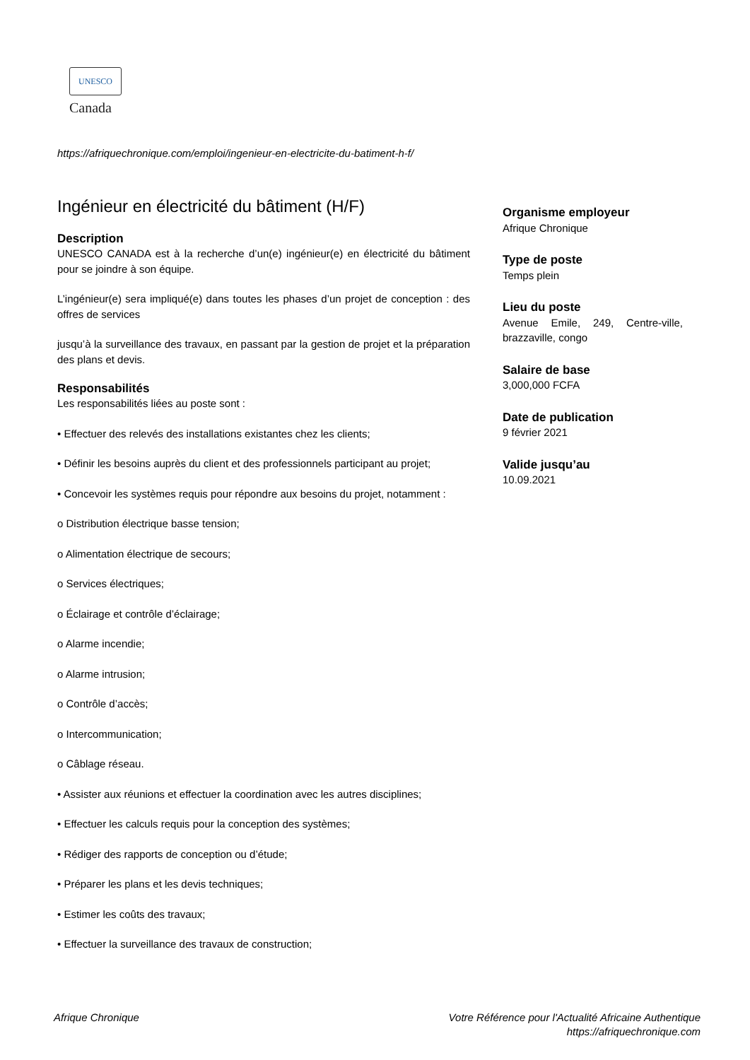UNESCO
Canada
https://afriquechronique.com/emploi/ingenieur-en-electricite-du-batiment-h-f/
Ingénieur en électricité du bâtiment (H/F)
Description
UNESCO CANADA est à la recherche d’un(e) ingénieur(e) en électricité du bâtiment pour se joindre à son équipe.
L’ingénieur(e) sera impliqué(e) dans toutes les phases d’un projet de conception : des offres de services
jusqu’à la surveillance des travaux, en passant par la gestion de projet et la préparation des plans et devis.
Responsabilités
Les responsabilités liées au poste sont :
• Effectuer des relevés des installations existantes chez les clients;
• Définir les besoins auprès du client et des professionnels participant au projet;
• Concevoir les systèmes requis pour répondre aux besoins du projet, notamment :
o Distribution électrique basse tension;
o Alimentation électrique de secours;
o Services électriques;
o Éclairage et contrôle d’éclairage;
o Alarme incendie;
o Alarme intrusion;
o Contrôle d’accès;
o Intercommunication;
o Câblage réseau.
• Assister aux réunions et effectuer la coordination avec les autres disciplines;
• Effectuer les calculs requis pour la conception des systèmes;
• Rédiger des rapports de conception ou d’étude;
• Préparer les plans et les devis techniques;
• Estimer les coûts des travaux;
• Effectuer la surveillance des travaux de construction;
Organisme employeur
Afrique Chronique
Type de poste
Temps plein
Lieu du poste
Avenue Emile, 249, Centre-ville, brazzaville, congo
Salaire de base
3,000,000 FCFA
Date de publication
9 février 2021
Valide jusqu’au
10.09.2021
Afrique Chronique Votre Référence pour l'Actualité Africaine Authentique
https://afriquechronique.com